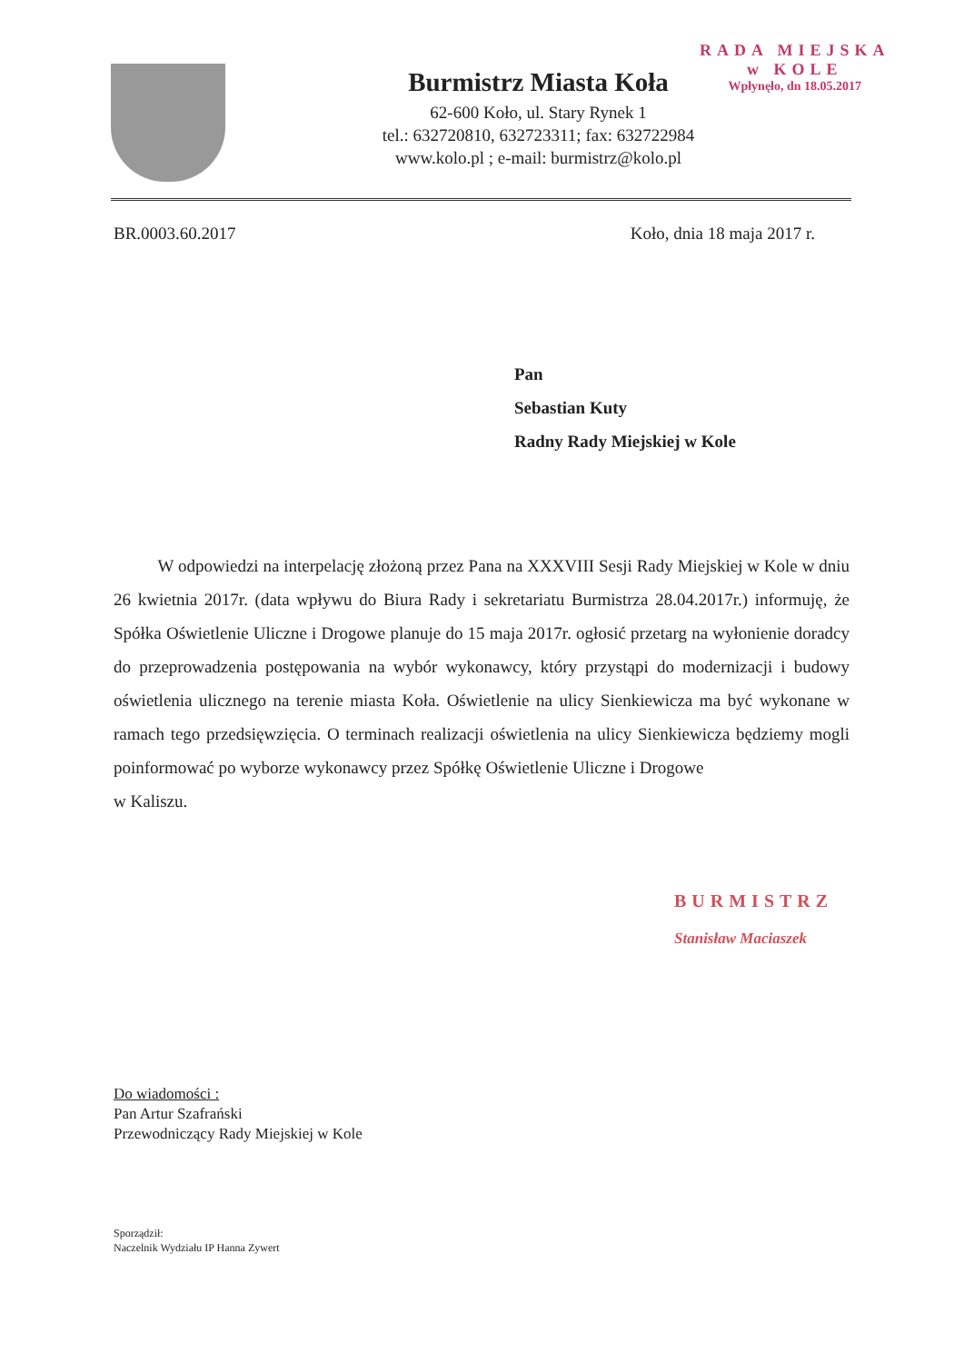RADA MIEJSKA
w KOLE
Wpłynęło, dn 18.05.2017
Burmistrz Miasta Koła
62-600 Koło, ul. Stary Rynek 1
tel.: 632720810, 632723311; fax: 632722984
www.kolo.pl ; e-mail: burmistrz@kolo.pl
BR.0003.60.2017 Koło, dnia 18 maja 2017 r.
Pan
Sebastian Kuty
Radny Rady Miejskiej w Kole
W odpowiedzi na interpelację złożoną przez Pana na XXXVIII Sesji Rady Miejskiej w Kole w dniu 26 kwietnia 2017r. (data wpływu do Biura Rady i sekretariatu Burmistrza 28.04.2017r.) informuję, że Spółka Oświetlenie Uliczne i Drogowe planuje do 15 maja 2017r. ogłosić przetarg na wyłonienie doradcy do przeprowadzenia postępowania na wybór wykonawcy, który przystąpi do modernizacji i budowy oświetlenia ulicznego na terenie miasta Koła. Oświetlenie na ulicy Sienkiewicza ma być wykonane w ramach tego przedsięwzięcia. O terminach realizacji oświetlenia na ulicy Sienkiewicza będziemy mogli poinformować po wyborze wykonawcy przez Spółkę Oświetlenie Uliczne i Drogowe
w Kaliszu.
BURMISTRZ
Stanisław Maciaszek
Do wiadomości :
Pan Artur Szafrański
Przewodniczący Rady Miejskiej w Kole
Sporządził:
Naczelnik Wydziału IP Hanna Zywert